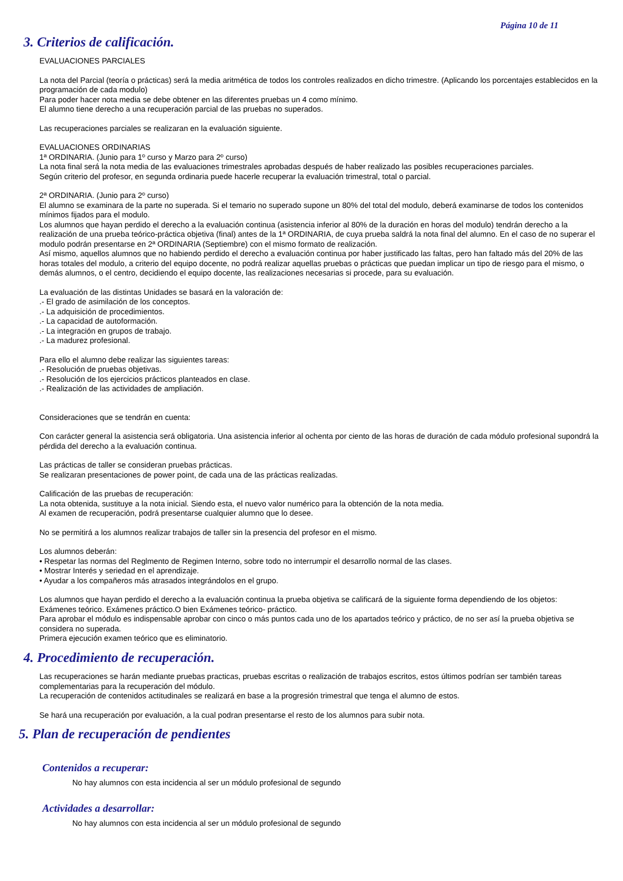Página 10 de 11
3. Criterios de calificación.
EVALUACIONES PARCIALES
La nota del Parcial (teoría o prácticas) será la media aritmética de todos los controles realizados en dicho trimestre. (Aplicando los porcentajes establecidos en la programación de cada modulo)
Para poder hacer nota media se debe obtener en las diferentes pruebas un 4 como mínimo.
El alumno tiene derecho a una recuperación parcial de las pruebas no superados.
Las recuperaciones parciales se realizaran en la evaluación siguiente.
EVALUACIONES ORDINARIAS
1ª ORDINARIA. (Junio para 1º curso y Marzo para 2º curso)
La nota final será la nota media de las evaluaciones trimestrales aprobadas después de haber realizado las posibles recuperaciones parciales.
Según criterio del profesor, en segunda ordinaria puede hacerle recuperar la evaluación trimestral, total o parcial.
2ª ORDINARIA. (Junio para 2º curso)
El alumno se examinara de la parte no superada. Si el temario no superado supone un 80% del total del modulo, deberá examinarse de todos los contenidos mínimos fijados para el modulo.
Los alumnos que hayan perdido el derecho a la evaluación continua (asistencia inferior al 80% de la duración en horas del modulo) tendrán derecho a la realización de una prueba teórico-práctica objetiva (final) antes de la 1ª ORDINARIA, de cuya prueba saldrá la nota final del alumno. En el caso de no superar el modulo podrán presentarse en 2ª ORDINARIA (Septiembre) con el mismo formato de realización.
Así mismo, aquellos alumnos que no habiendo perdido el derecho a evaluación continua por haber justificado las faltas, pero han faltado más del 20% de las horas totales del modulo, a criterio del equipo docente, no podrá realizar aquellas pruebas o prácticas que puedan implicar un tipo de riesgo para el mismo, o demás alumnos, o el centro, decidiendo el equipo docente, las realizaciones necesarias si procede, para su evaluación.
La evaluación de las distintas Unidades se basará en la valoración de:
.- El grado de asimilación de los conceptos.
.- La adquisición de procedimientos.
.- La capacidad de autoformación.
.- La integración en grupos de trabajo.
.- La madurez profesional.
Para ello el alumno debe realizar las siguientes tareas:
.- Resolución de pruebas objetivas.
.- Resolución de los ejercicios prácticos planteados en clase.
.- Realización de las actividades de ampliación.
Consideraciones que se tendrán en cuenta:
Con carácter general la asistencia será obligatoria. Una asistencia inferior al ochenta por ciento de las horas de duración de cada módulo profesional supondrá la pérdida del derecho a la evaluación continua.
Las prácticas de taller se consideran pruebas prácticas.
Se realizaran presentaciones de power point, de cada una de las prácticas realizadas.
Calificación de las pruebas de recuperación:
La nota obtenida, sustituye a la nota inicial. Siendo esta, el nuevo valor numérico para la obtención de la nota media.
Al examen de recuperación, podrá presentarse cualquier alumno que lo desee.
No se permitirá a los alumnos realizar trabajos de taller sin la presencia del profesor en el mismo.
Los alumnos deberán:
• Respetar las normas del Reglmento de Regimen Interno, sobre todo no interrumpir el desarrollo normal de las clases.
• Mostrar Interés y seriedad en el aprendizaje.
• Ayudar a los compañeros más atrasados integrándolos en el grupo.
Los alumnos que hayan perdido el derecho a la evaluación continua la prueba objetiva se calificará de la siguiente forma dependiendo de los objetos:
Exámenes teórico. Exámenes práctico.O bien Exámenes teórico- práctico.
Para aprobar el módulo es indispensable aprobar con cinco o más puntos cada uno de los apartados teórico y práctico, de no ser así la prueba objetiva se considera no superada.
Primera ejecución examen teórico que es eliminatorio.
4. Procedimiento de recuperación.
Las recuperaciones se harán mediante pruebas practicas, pruebas escritas o realización de trabajos escritos, estos últimos podrían ser también tareas complementarias para la recuperación del módulo.
La recuperación de contenidos actitudinales se realizará en base a la progresión trimestral que tenga el alumno de estos.
Se hará una recuperación por evaluación, a la cual podran presentarse el resto de los alumnos para subir nota.
5. Plan de recuperación de pendientes
Contenidos a recuperar:
No hay alumnos con esta incidencia al ser un módulo profesional de segundo
Actividades a desarrollar:
No hay alumnos con esta incidencia al ser un módulo profesional de segundo